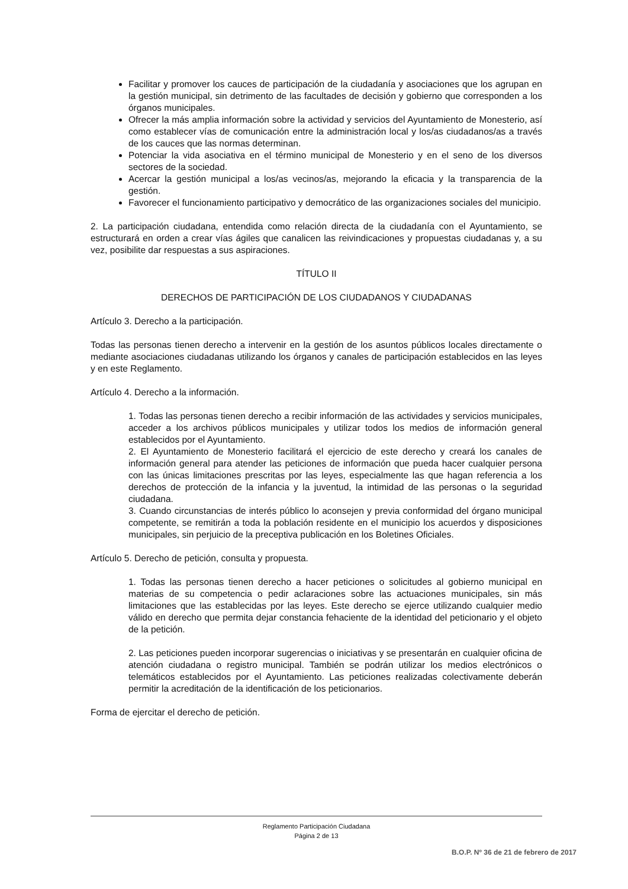Facilitar y promover los cauces de participación de la ciudadanía y asociaciones que los agrupan en la gestión municipal, sin detrimento de las facultades de decisión y gobierno que corresponden a los órganos municipales.
Ofrecer la más amplia información sobre la actividad y servicios del Ayuntamiento de Monesterio, así como establecer vías de comunicación entre la administración local y los/as ciudadanos/as a través de los cauces que las normas determinan.
Potenciar la vida asociativa en el término municipal de Monesterio y en el seno de los diversos sectores de la sociedad.
Acercar la gestión municipal a los/as vecinos/as, mejorando la eficacia y la transparencia de la gestión.
Favorecer el funcionamiento participativo y democrático de las organizaciones sociales del municipio.
2. La participación ciudadana, entendida como relación directa de la ciudadanía con el Ayuntamiento, se estructurará en orden a crear vías ágiles que canalicen las reivindicaciones y propuestas ciudadanas y, a su vez, posibilite dar respuestas a sus aspiraciones.
TÍTULO II
DERECHOS DE PARTICIPACIÓN DE LOS CIUDADANOS Y CIUDADANAS
Artículo 3. Derecho a la participación.
Todas las personas tienen derecho a intervenir en la gestión de los asuntos públicos locales directamente o mediante asociaciones ciudadanas utilizando los órganos y canales de participación establecidos en las leyes y en este Reglamento.
Artículo 4. Derecho a la información.
1. Todas las personas tienen derecho a recibir información de las actividades y servicios municipales, acceder a los archivos públicos municipales y utilizar todos los medios de información general establecidos por el Ayuntamiento.
2. El Ayuntamiento de Monesterio facilitará el ejercicio de este derecho y creará los canales de información general para atender las peticiones de información que pueda hacer cualquier persona con las únicas limitaciones prescritas por las leyes, especialmente las que hagan referencia a los derechos de protección de la infancia y la juventud, la intimidad de las personas o la seguridad ciudadana.
3. Cuando circunstancias de interés público lo aconsejen y previa conformidad del órgano municipal competente, se remitirán a toda la población residente en el municipio los acuerdos y disposiciones municipales, sin perjuicio de la preceptiva publicación en los Boletines Oficiales.
Artículo 5. Derecho de petición, consulta y propuesta.
1. Todas las personas tienen derecho a hacer peticiones o solicitudes al gobierno municipal en materias de su competencia o pedir aclaraciones sobre las actuaciones municipales, sin más limitaciones que las establecidas por las leyes. Este derecho se ejerce utilizando cualquier medio válido en derecho que permita dejar constancia fehaciente de la identidad del peticionario y el objeto de la petición.
2. Las peticiones pueden incorporar sugerencias o iniciativas y se presentarán en cualquier oficina de atención ciudadana o registro municipal. También se podrán utilizar los medios electrónicos o telemáticos establecidos por el Ayuntamiento. Las peticiones realizadas colectivamente deberán permitir la acreditación de la identificación de los peticionarios.
Forma de ejercitar el derecho de petición.
Reglamento Participación Ciudadana
Página 2 de 13
B.O.P. Nº 36 de 21 de febrero de 2017